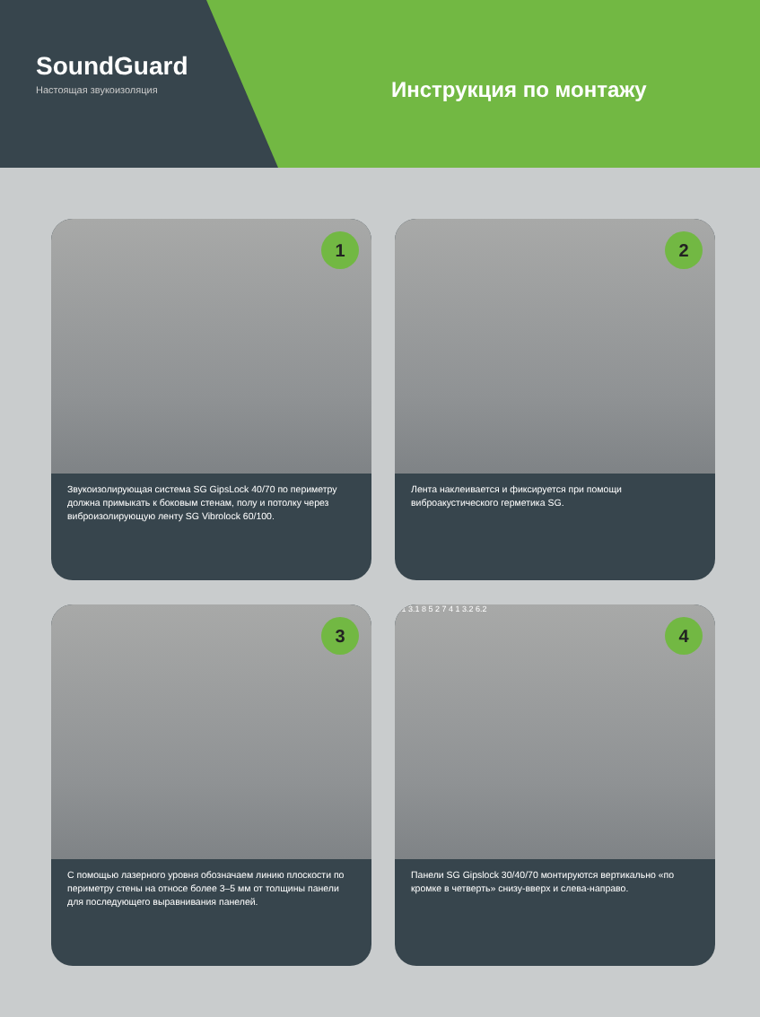SoundGuard
Настоящая звукоизоляция
Инструкция по монтажу
1
Звукоизолирующая система SG GipsLock 40/70 по периметру должна примыкать к боковым стенам, полу и потолку через виброизолирующую ленту SG Vibrolock 60/100.
2
Лента наклеивается и фиксируется при помощи виброакустического герметика SG.
3
С помощью лазерного уровня обозначаем линию плоскости по периметру стены на относе более 3–5 мм от толщины панели для последующего выравнивания панелей.
4
6.1 3.1 8 5 2 7 4 1 3.2 6.2
Панели SG Gipslock 30/40/70 монтируются вертикально «по кромке в четверть» снизу-вверх и слева-направо.